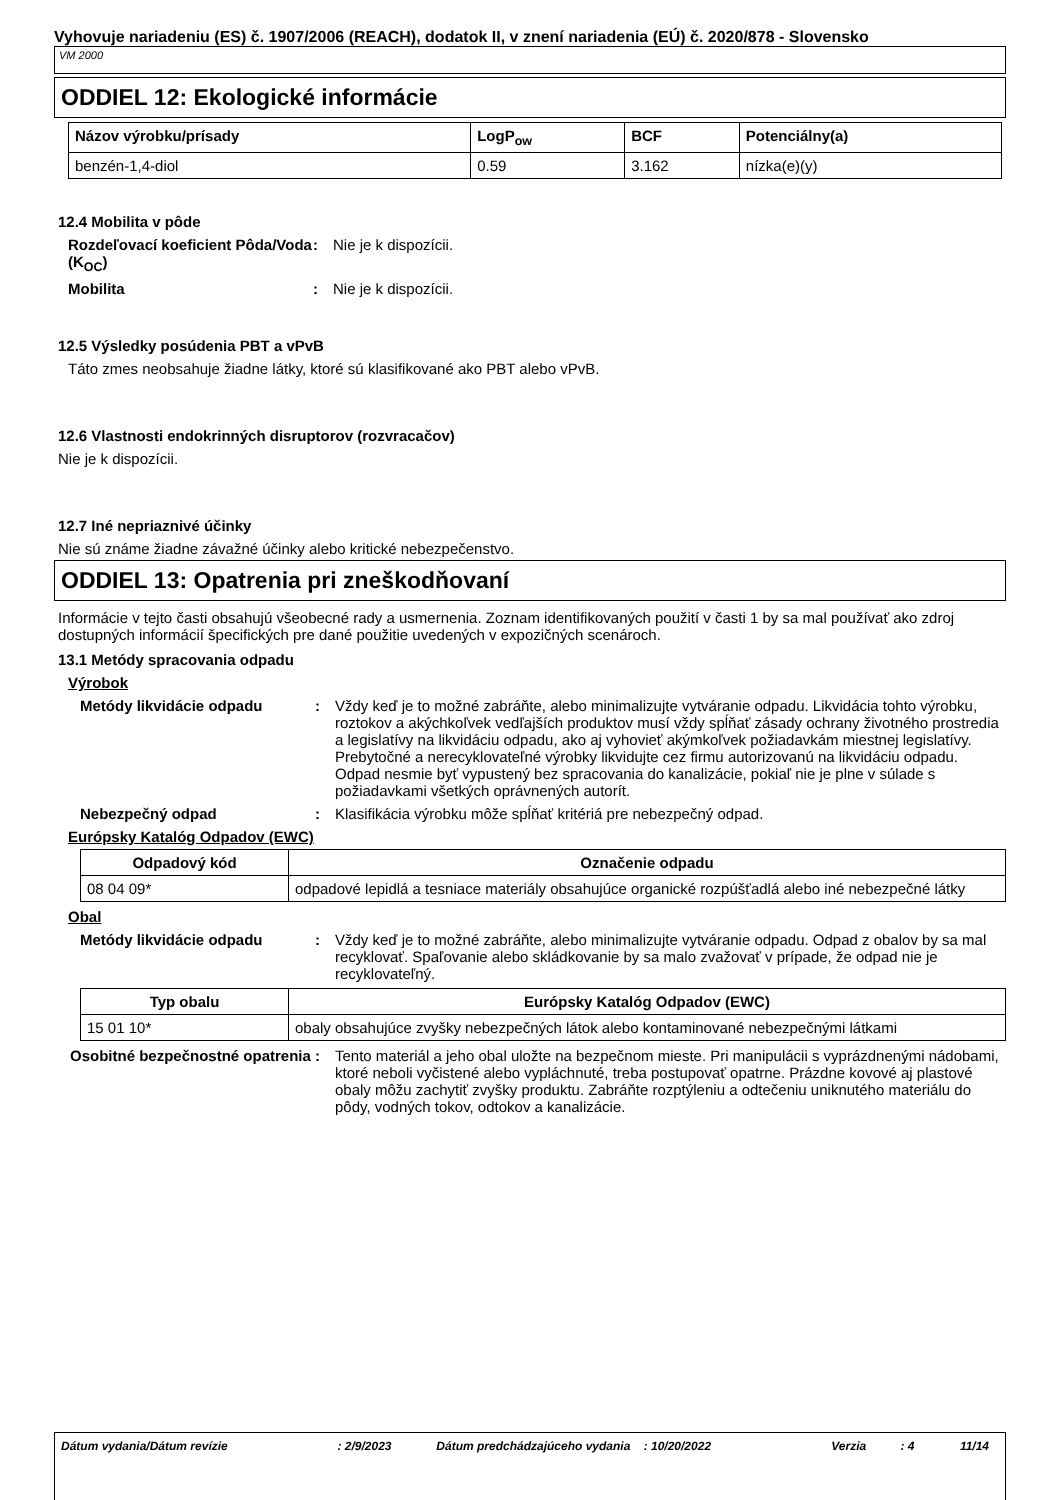Vyhovuje nariadeniu (ES) č. 1907/2006 (REACH), dodatok II, v znení nariadenia (EÚ) č. 2020/878 - Slovensko
VM 2000
ODDIEL 12: Ekologické informácie
| Názov výrobku/prísady | LogP<sub>ow</sub> | BCF | Potenciálny(a) |
| --- | --- | --- | --- |
| benzén-1,4-diol | 0.59 | 3.162 | nízka(e)(y) |
12.4 Mobilita v pôde
Rozdeľovací koeficient Pôda/Voda (K<sub>OC</sub>)
: Nie je k dispozícii.
Mobilita : Nie je k dispozícii.
12.5 Výsledky posúdenia PBT a vPvB
Táto zmes neobsahuje žiadne látky, ktoré sú klasifikované ako PBT alebo vPvB.
12.6 Vlastnosti endokrinných disruptorov (rozvracačov)
Nie je k dispozícii.
12.7 Iné nepriaznivé účinky
Nie sú známe žiadne závažné účinky alebo kritické nebezpečenstvo.
ODDIEL 13: Opatrenia pri zneškodňovaní
Informácie v tejto časti obsahujú všeobecné rady a usmernenia. Zoznam identifikovaných použití v časti 1 by sa mal používať ako zdroj dostupných informácií špecifických pre dané použitie uvedených v expozičných scenároch.
13.1 Metódy spracovania odpadu
Výrobok
Metódy likvidácie odpadu : Vždy keď je to možné zabráňte, alebo minimalizujte vytváranie odpadu. Likvidácia tohto výrobku, roztokov a akýchkoľvek vedľajších produktov musí vždy spĺňať zásady ochrany životného prostredia a legislatívy na likvidáciu odpadu, ako aj vyhovieť akýmkoľvek požiadavkám miestnej legislatívy. Prebytočné a nerecyklovateľné výrobky likvidujte cez firmu autorizovanú na likvidáciu odpadu. Odpad nesmie byť vypustený bez spracovania do kanalizácie, pokiaľ nie je plne v súlade s požiadavkami všetkých oprávnených autorít.
Nebezpečný odpad : Klasifikácia výrobku môže spĺňať kritériá pre nebezpečný odpad.
Európsky Katalóg Odpadov (EWC)
| Odpadový kód | Označenie odpadu |
| --- | --- |
| 08 04 09* | odpadové lepidlá a tesniace materiály obsahujúce organické rozpúšťadlá alebo iné nebezpečné látky |
Obal
Metódy likvidácie odpadu : Vždy keď je to možné zabráňte, alebo minimalizujte vytváranie odpadu. Odpad z obalov by sa mal recyklovať. Spaľovanie alebo skládkovanie by sa malo zvažovať v prípade, že odpad nie je recyklovateľný.
| Typ obalu | Európsky Katalóg Odpadov (EWC) |
| --- | --- |
| 15 01 10* | obaly obsahujúce zvyšky nebezpečných látok alebo kontaminované nebezpečnými látkami |
Osobitné bezpečnostné opatrenia
: Tento materiál a jeho obal uložte na bezpečnom mieste. Pri manipulácii s vyprázdnenými nádobami, ktoré neboli vyčistené alebo vypláchnuté, treba postupovať opatrne. Prázdne kovové aj plastové obaly môžu zachytiť zvyšky produktu. Zabráňte rozptýleniu a odtečeniu uniknutého materiálu do pôdy, vodných tokov, odtokov a kanalizácie.
Dátum vydania/Dátum revízie : 2/9/2023 Dátum predchádzajúceho vydania
: 10/20/2022 Verzia : 4 11/14